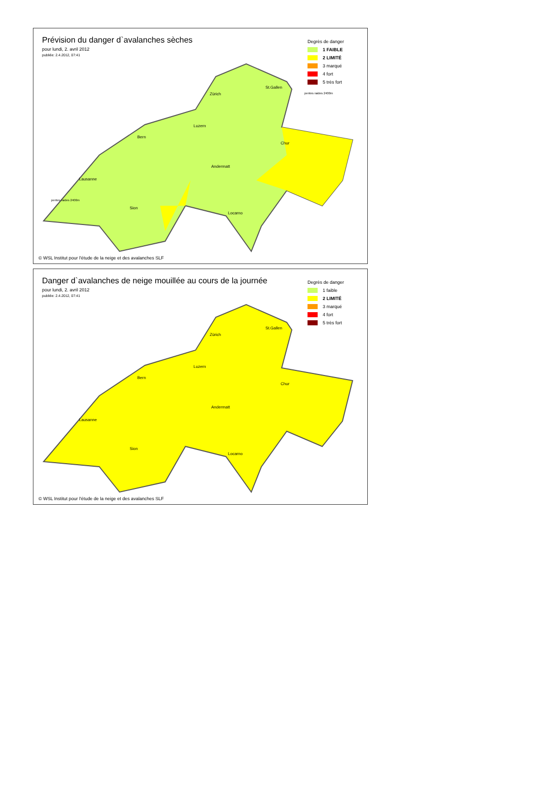Prévision du danger d`avalanches sèches
pour lundi, 2. avril 2012
publiée: 2.4.2012, 07:41
Degrès de danger
1 FAIBLE
2 LIMITÉ
3 marqué
4 fort
5 très fort
St.Gallen
Zürich
Luzern
Bern
Chur
Andermatt
Lausanne
Sion
Locarno
pentes raides 2400m
pentes raides 2400m
© WSL Institut pour l'étude de la neige et des avalanches SLF
Danger d`avalanches de neige mouillée au cours de la journée
pour lundi, 2. avril 2012
publiée: 2.4.2012, 07:41
Degrès de danger
1 faible
2 LIMITÉ
3 marqué
4 fort
5 très fort
St.Gallen
Zürich
Luzern
Bern
Chur
Andermatt
Lausanne
Sion
Locarno
© WSL Institut pour l'étude de la neige et des avalanches SLF